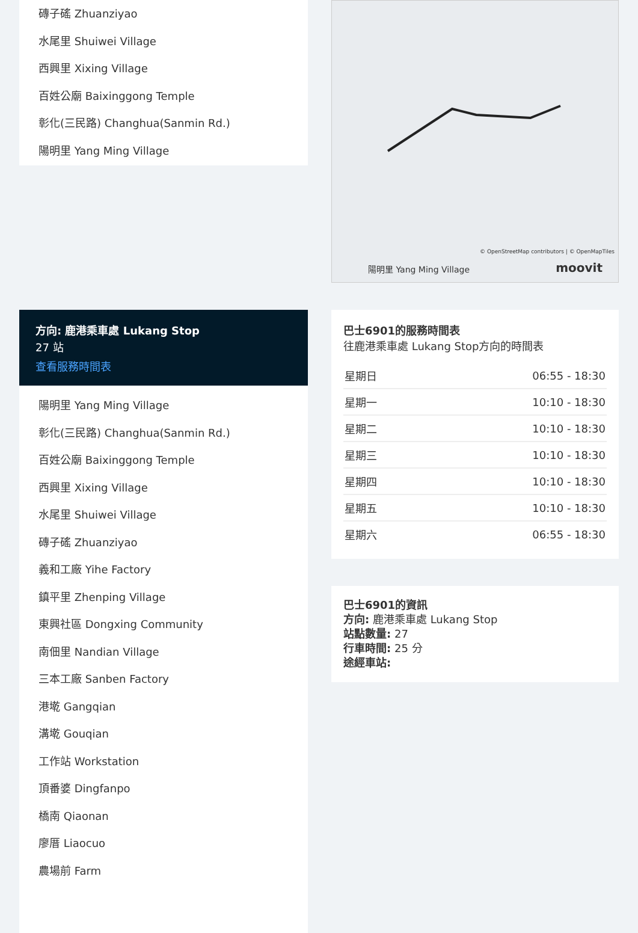磚子磘 Zhuanziyao
水尾里 Shuiwei Village
西興里 Xixing Village
百姓公廟 Baixinggong Temple
彰化(三民路) Changhua(Sanmin Rd.)
陽明里 Yang Ming Village
方向: 鹿港乘車處 Lukang Stop
27 站
查看服務時間表
陽明里 Yang Ming Village
彰化(三民路) Changhua(Sanmin Rd.)
百姓公廟 Baixinggong Temple
西興里 Xixing Village
水尾里 Shuiwei Village
磚子磘 Zhuanziyao
義和工廠 Yihe Factory
鎮平里 Zhenping Village
東興社區 Dongxing Community
南佃里 Nandian Village
三本工廠 Sanben Factory
港墘 Gangqian
溝墘 Gouqian
工作站 Workstation
頂番婆 Dingfanpo
橋南 Qiaonan
廖厝 Liaocuo
農場前 Farm
© OpenStreetMap contributors | © OpenMapTiles
陽明里 Yang Ming Village moovit
巴士6901的服務時間表
往鹿港乘車處 Lukang Stop方向的時間表
| 星期日 | 06:55 - 18:30 |
| 星期一 | 10:10 - 18:30 |
| 星期二 | 10:10 - 18:30 |
| 星期三 | 10:10 - 18:30 |
| 星期四 | 10:10 - 18:30 |
| 星期五 | 10:10 - 18:30 |
| 星期六 | 06:55 - 18:30 |
巴士6901的資訊
方向: 鹿港乘車處 Lukang Stop
站點數量: 27
行車時間: 25 分
途經車站: